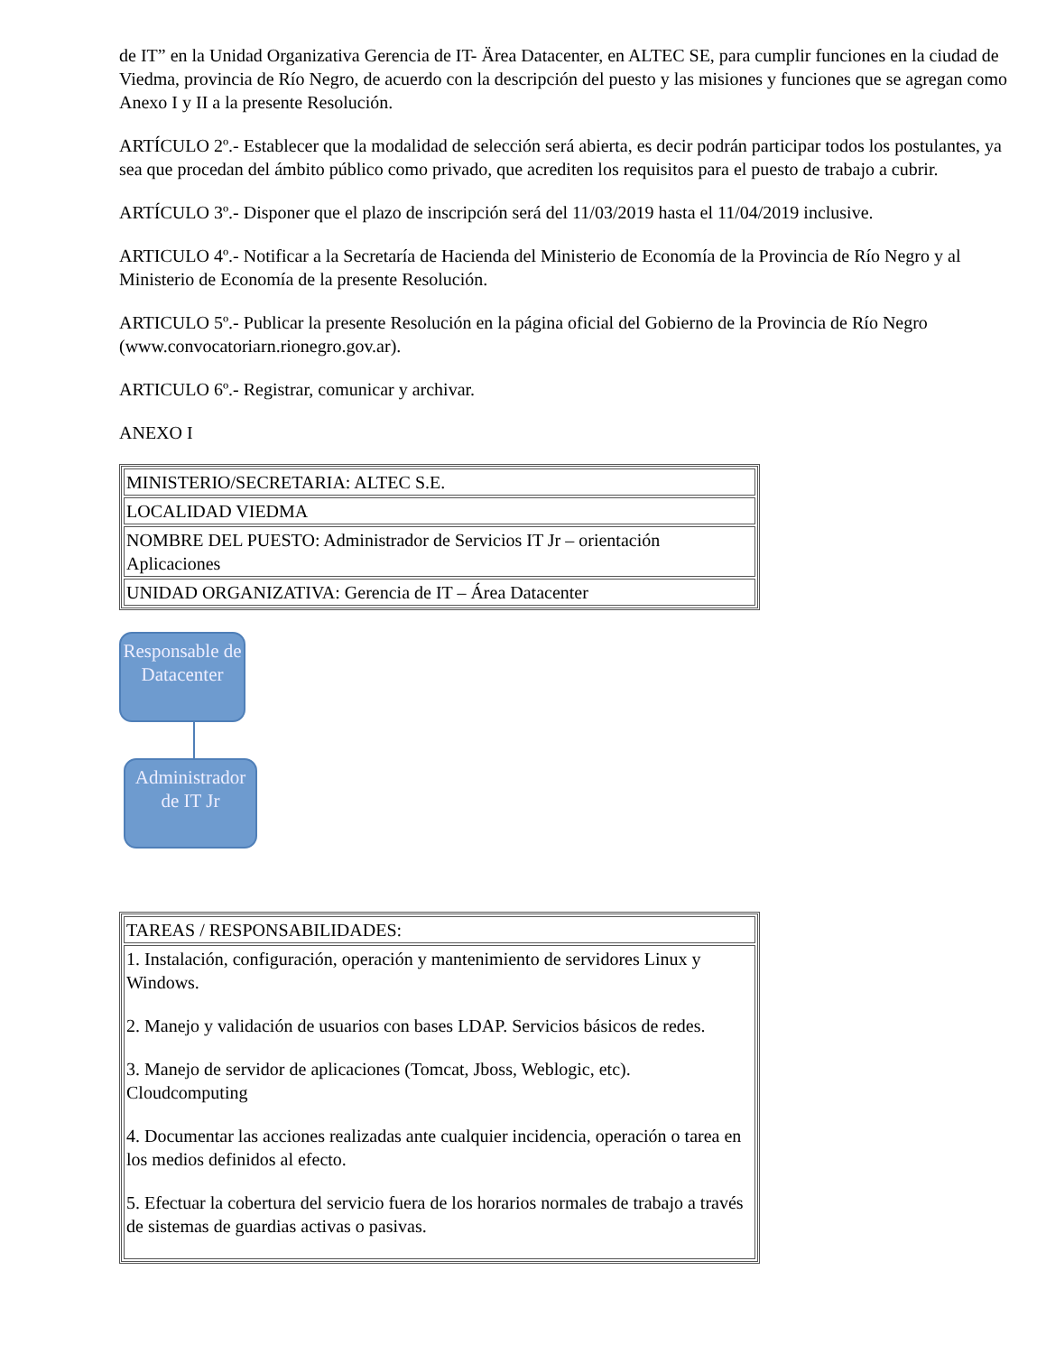de IT” en la Unidad Organizativa Gerencia de IT- Ärea Datacenter, en ALTEC SE, para cumplir funciones en la ciudad de Viedma, provincia de Río Negro, de acuerdo con la descripción del puesto y las misiones y funciones que se agregan como Anexo I y II a la presente Resolución.
ARTÍCULO 2º.- Establecer que la modalidad de selección será abierta, es decir podrán participar todos los postulantes, ya sea que procedan del ámbito público como privado, que acrediten los requisitos para el puesto de trabajo a cubrir.
ARTÍCULO 3º.- Disponer que el plazo de inscripción será del 11/03/2019 hasta el 11/04/2019 inclusive.
ARTICULO 4º.- Notificar a la Secretaría de Hacienda del Ministerio de Economía de la Provincia de Río Negro y al Ministerio de Economía de la presente Resolución.
ARTICULO 5º.- Publicar la presente Resolución en la página oficial del Gobierno de la Provincia de Río Negro (www.convocatoriarn.rionegro.gov.ar).
ARTICULO 6º.- Registrar, comunicar y archivar.
ANEXO I
| MINISTERIO/SECRETARIA: ALTEC S.E. |
| LOCALIDAD VIEDMA |
| NOMBRE DEL PUESTO: Administrador de Servicios IT Jr – orientación Aplicaciones |
| UNIDAD ORGANIZATIVA: Gerencia de IT – Área Datacenter |
Responsable de Datacenter
Administrador de IT Jr
| TAREAS / RESPONSABILIDADES: |
| 1. Instalación, configuración, operación y mantenimiento de servidores Linux y Windows. 2. Manejo y validación de usuarios con bases LDAP. Servicios básicos de redes. 3. Manejo de servidor de aplicaciones (Tomcat, Jboss, Weblogic, etc). Cloudcomputing 4. Documentar las acciones realizadas ante cualquier incidencia, operación o tarea en los medios definidos al efecto. 5. Efectuar la cobertura del servicio fuera de los horarios normales de trabajo a través de sistemas de guardias activas o pasivas. |